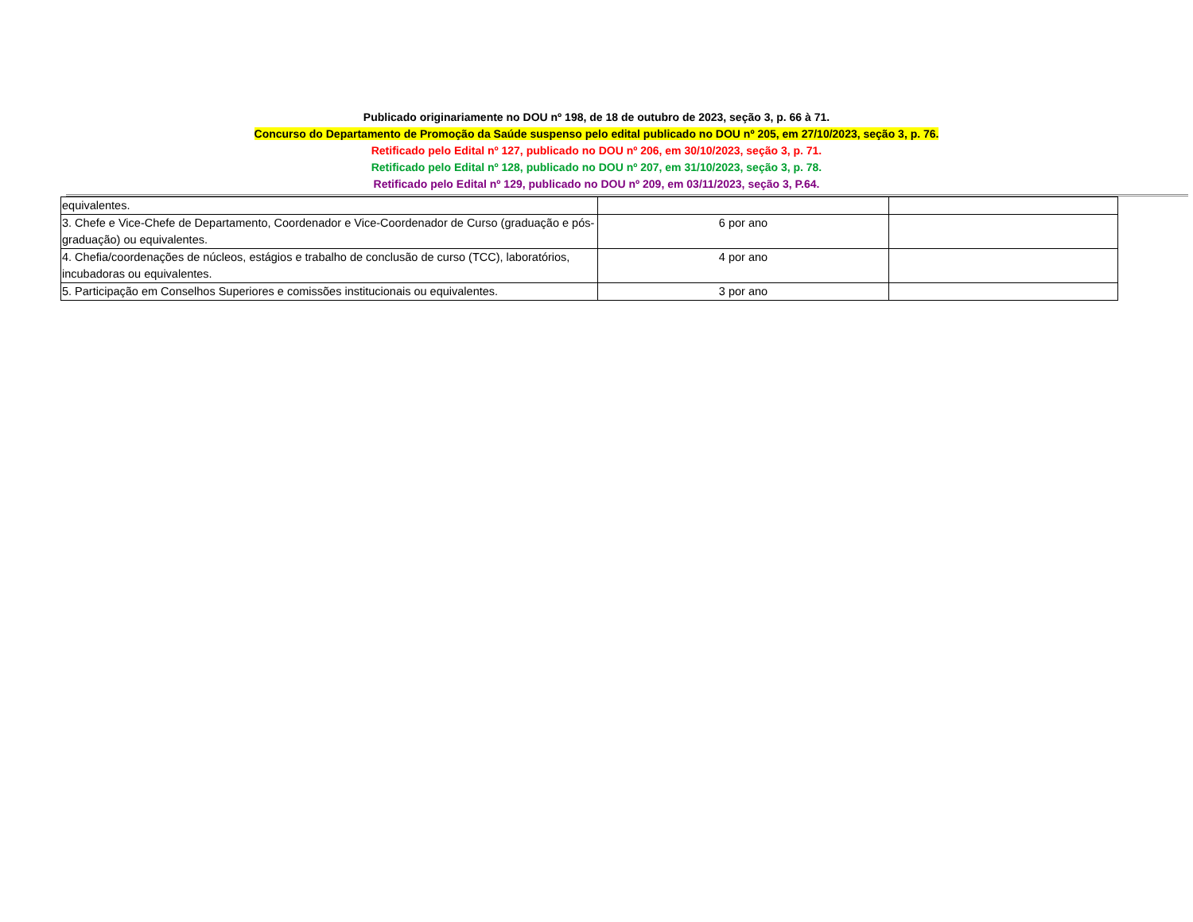Publicado originariamente no DOU nº 198, de 18 de outubro de 2023, seção 3, p. 66 à 71.
Concurso do Departamento de Promoção da Saúde suspenso pelo edital publicado no DOU nº 205, em 27/10/2023, seção 3, p. 76.
Retificado pelo Edital nº 127, publicado no DOU nº 206, em 30/10/2023, seção 3, p. 71.
Retificado pelo Edital nº 128, publicado no DOU nº 207, em 31/10/2023, seção 3, p. 78.
Retificado pelo Edital nº 129, publicado no DOU nº 209, em 03/11/2023, seção 3, P.64.
| equivalentes. | | |
| 3. Chefe e Vice-Chefe de Departamento, Coordenador e Vice-Coordenador de Curso (graduação e pós-graduação) ou equivalentes. | 6 por ano | |
| 4. Chefia/coordenações de núcleos, estágios e trabalho de conclusão de curso (TCC), laboratórios, incubadoras ou equivalentes. | 4 por ano | |
| 5. Participação em Conselhos Superiores e comissões institucionais ou equivalentes. | 3 por ano | |